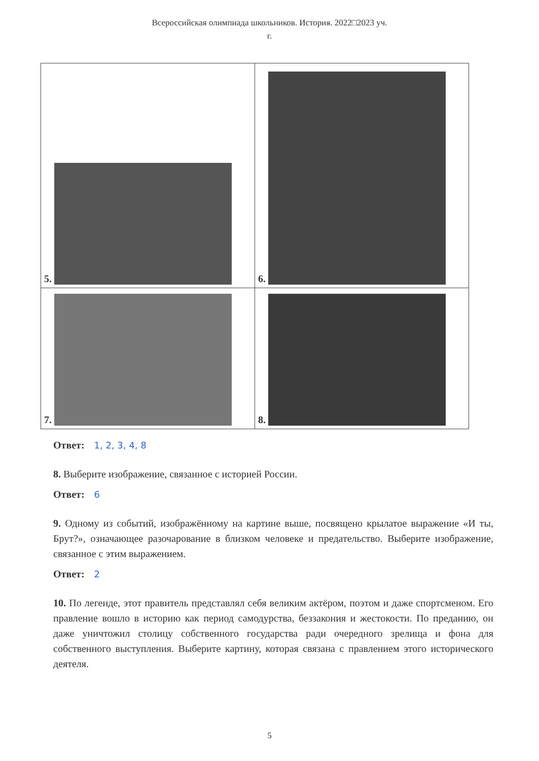Всероссийская олимпиада школьников. История. 2022□2023 уч.
г.
| 5. | 6. |
| 7. | 8. |
Ответ: 1, 2, 3, 4, 8
8. Выберите изображение, связанное с историей России.
Ответ: 6
9. Одному из событий, изображённому на картине выше, посвящено крылатое выражение «И ты, Брут?», означающее разочарование в близком человеке и предательство. Выберите изображение, связанное с этим выражением.
Ответ: 2
10. По легенде, этот правитель представлял себя великим актёром, поэтом и даже спортсменом. Его правление вошло в историю как период самодурства, беззакония и жестокости. По преданию, он даже уничтожил столицу собственного государства ради очередного зрелища и фона для собственного выступления. Выберите картину, которая связана с правлением этого исторического деятеля.
5